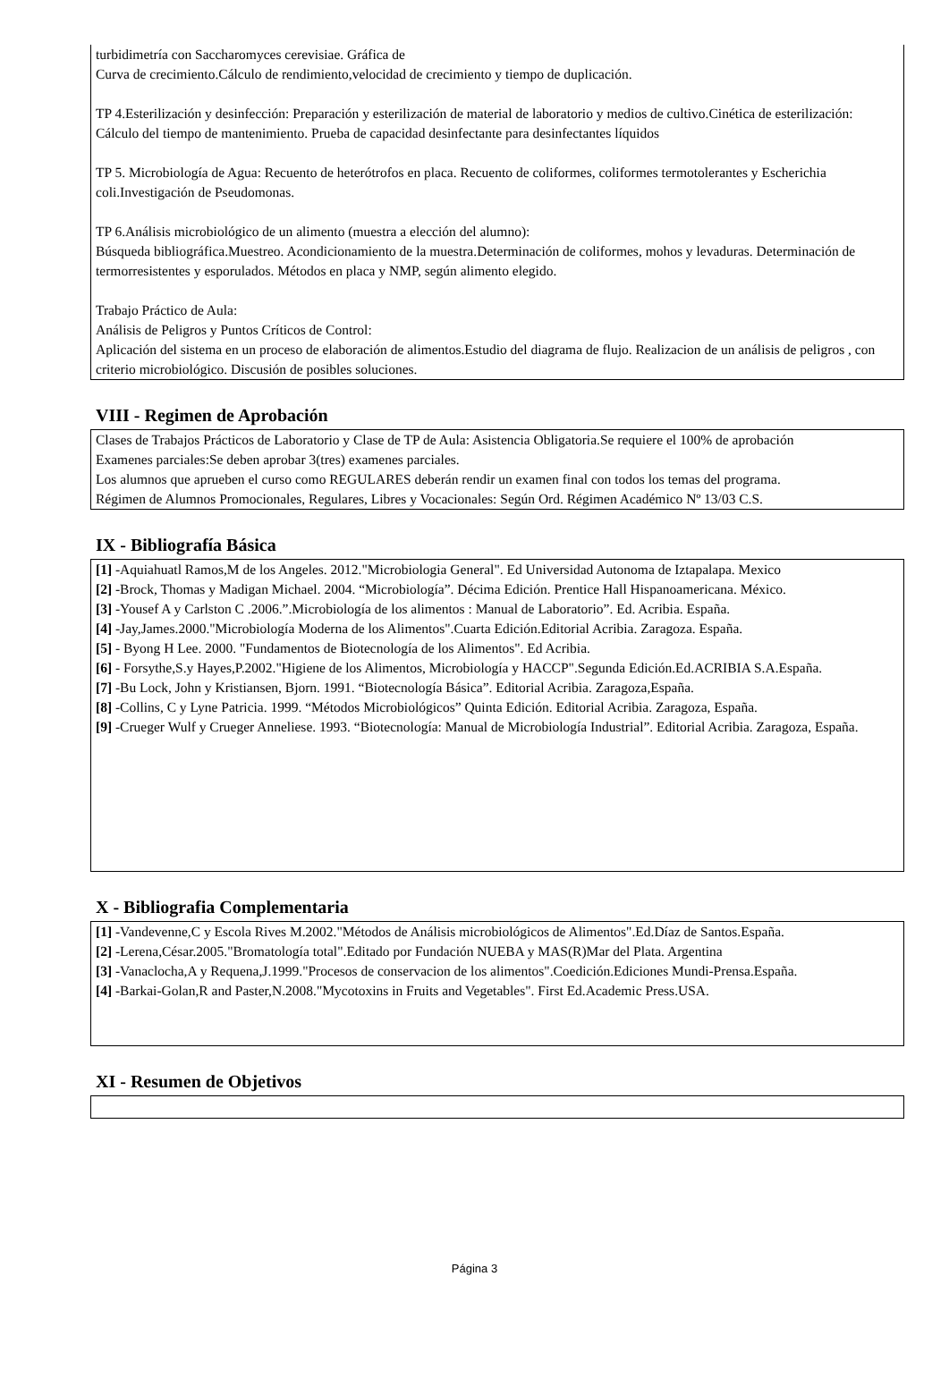turbidimetría con Saccharomyces cerevisiae. Gráfica de
Curva de crecimiento.Cálculo de rendimiento,velocidad de crecimiento y tiempo de duplicación.
TP 4.Esterilización y desinfección: Preparación y esterilización de material de laboratorio y medios de cultivo.Cinética de esterilización: Cálculo del tiempo de mantenimiento. Prueba de capacidad desinfectante para desinfectantes líquidos
TP 5. Microbiología de Agua: Recuento de heterótrofos en placa. Recuento de coliformes, coliformes termotolerantes y Escherichia coli.Investigación de Pseudomonas.
TP 6.Análisis microbiológico de un alimento (muestra a elección del alumno):
Búsqueda bibliográfica.Muestreo. Acondicionamiento de la muestra.Determinación de coliformes, mohos y levaduras. Determinación de termorresistentes y esporulados. Métodos en placa y NMP, según alimento elegido.
Trabajo Práctico de Aula:
Análisis de Peligros y Puntos Críticos de Control:
Aplicación del sistema en un proceso de elaboración de alimentos.Estudio del diagrama de flujo. Realizacion de un análisis de peligros , con criterio microbiológico. Discusión de posibles soluciones.
VIII - Regimen de Aprobación
Clases de Trabajos Prácticos de Laboratorio y Clase de TP de Aula: Asistencia Obligatoria.Se requiere el 100% de aprobación
Examenes parciales:Se deben aprobar 3(tres) examenes parciales.
Los alumnos que aprueben el curso como REGULARES deberán rendir un examen final con todos los temas del programa.
Régimen de Alumnos Promocionales, Regulares, Libres y Vocacionales: Según Ord. Régimen Académico Nº 13/03 C.S.
IX - Bibliografía Básica
[1] -Aquiahuatl Ramos,M de los Angeles. 2012."Microbiologia General". Ed Universidad Autonoma de Iztapalapa. Mexico
[2] -Brock, Thomas y Madigan Michael. 2004. “Microbiología”. Décima Edición. Prentice Hall Hispanoamericana. México.
[3] -Yousef A y Carlston C .2006.”.Microbiología de los alimentos : Manual de Laboratorio”. Ed. Acribia. España.
[4] -Jay,James.2000."Microbiología Moderna de los Alimentos".Cuarta Edición.Editorial Acribia. Zaragoza. España.
[5] - Byong H Lee. 2000. "Fundamentos de Biotecnología de los Alimentos". Ed Acribia.
[6] - Forsythe,S.y Hayes,P.2002."Higiene de los Alimentos, Microbiología y HACCP".Segunda Edición.Ed.ACRIBIA S.A.España.
[7] -Bu Lock, John y Kristiansen, Bjorn. 1991. “Biotecnología Básica”. Editorial Acribia. Zaragoza,España.
[8] -Collins, C y Lyne Patricia. 1999. “Métodos Microbiológicos” Quinta Edición. Editorial Acribia. Zaragoza, España.
[9] -Crueger Wulf y Crueger Anneliese. 1993. “Biotecnología: Manual de Microbiología Industrial”. Editorial Acribia. Zaragoza, España.
X - Bibliografia Complementaria
[1] -Vandevenne,C y Escola Rives M.2002."Métodos de Análisis microbiológicos de Alimentos".Ed.Díaz de Santos.España.
[2] -Lerena,César.2005."Bromatología total".Editado por Fundación NUEBA y MAS(R)Mar del Plata. Argentina
[3] -Vanaclocha,A y Requena,J.1999."Procesos de conservacion de los alimentos".Coedición.Ediciones Mundi-Prensa.España.
[4] -Barkai-Golan,R and Paster,N.2008."Mycotoxins in Fruits and Vegetables". First Ed.Academic Press.USA.
XI - Resumen de Objetivos
Página 3